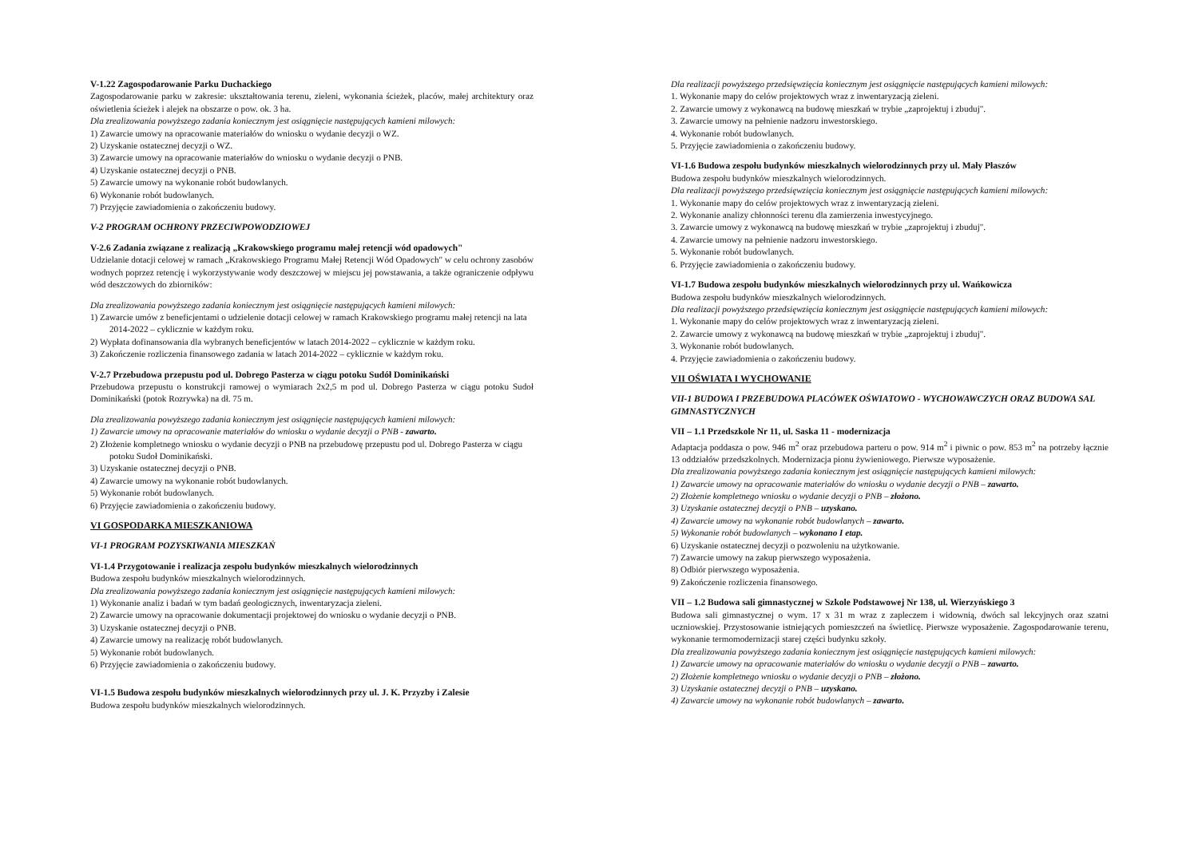V-1.22 Zagospodarowanie Parku Duchackiego
Zagospodarowanie parku w zakresie: ukształtowania terenu, zieleni, wykonania ścieżek, placów, małej architektury oraz oświetlenia ścieżek i alejek na obszarze o pow. ok. 3 ha.
Dla zrealizowania powyższego zadania koniecznym jest osiągnięcie następujących kamieni milowych:
1) Zawarcie umowy na opracowanie materiałów do wniosku o wydanie decyzji o WZ.
2) Uzyskanie ostatecznej decyzji o WZ.
3) Zawarcie umowy na opracowanie materiałów do wniosku o wydanie decyzji o PNB.
4) Uzyskanie ostatecznej decyzji o PNB.
5) Zawarcie umowy na wykonanie robót budowlanych.
6) Wykonanie robót budowlanych.
7) Przyjęcie zawiadomienia o zakończeniu budowy.
V-2 PROGRAM OCHRONY PRZECIWPOWODZIOWEJ
V-2.6 Zadania związane z realizacją „Krakowskiego programu małej retencji wód opadowych"
Udzielanie dotacji celowej w ramach „Krakowskiego Programu Małej Retencji Wód Opadowych" w celu ochrony zasobów wodnych poprzez retencję i wykorzystywanie wody deszczowej w miejscu jej powstawania, a także ograniczenie odpływu wód deszczowych do zbiorników:
Dla zrealizowania powyższego zadania koniecznym jest osiągnięcie następujących kamieni milowych:
1) Zawarcie umów z beneficjentami o udzielenie dotacji celowej w ramach Krakowskiego programu małej retencji na lata 2014-2022 – cyklicznie w każdym roku.
2) Wypłata dofinansowania dla wybranych beneficjentów w latach 2014-2022 – cyklicznie w każdym roku.
3) Zakończenie rozliczenia finansowego zadania w latach 2014-2022 – cyklicznie w każdym roku.
V-2.7 Przebudowa przepustu pod ul. Dobrego Pasterza w ciągu potoku Sudół Dominikański
Przebudowa przepustu o konstrukcji ramowej o wymiarach 2x2,5 m pod ul. Dobrego Pasterza w ciągu potoku Sudoł Dominikański (potok Rozrywka) na dł. 75 m.
Dla zrealizowania powyższego zadania koniecznym jest osiągnięcie następujących kamieni milowych:
1) Zawarcie umowy na opracowanie materiałów do wniosku o wydanie decyzji o PNB - zawarto.
2) Złożenie kompletnego wniosku o wydanie decyzji o PNB na przebudowę przepustu pod ul. Dobrego Pasterza w ciągu potoku Sudoł Dominikański.
3) Uzyskanie ostatecznej decyzji o PNB.
4) Zawarcie umowy na wykonanie robót budowlanych.
5) Wykonanie robót budowlanych.
6) Przyjęcie zawiadomienia o zakończeniu budowy.
VI GOSPODARKA MIESZKANIOWA
VI-1 PROGRAM POZYSKIWANIA MIESZKAŃ
VI-1.4 Przygotowanie i realizacja zespołu budynków mieszkalnych wielorodzinnych
Budowa zespołu budynków mieszkalnych wielorodzinnych.
Dla zrealizowania powyższego zadania koniecznym jest osiągnięcie następujących kamieni milowych:
1) Wykonanie analiz i badań w tym badań geologicznych, inwentaryzacja zieleni.
2) Zawarcie umowy na opracowanie dokumentacji projektowej do wniosku o wydanie decyzji o PNB.
3) Uzyskanie ostatecznej decyzji o PNB.
4) Zawarcie umowy na realizację robót budowlanych.
5) Wykonanie robót budowlanych.
6) Przyjęcie zawiadomienia o zakończeniu budowy.
VI-1.5 Budowa zespołu budynków mieszkalnych wielorodzinnych przy ul. J. K. Przyzby i Zalesie
Budowa zespołu budynków mieszkalnych wielorodzinnych.
Dla realizacji powyższego przedsięwzięcia koniecznym jest osiągnięcie następujących kamieni milowych:
1. Wykonanie mapy do celów projektowych wraz z inwentaryzacją zieleni.
2. Zawarcie umowy z wykonawcą na budowę mieszkań w trybie „zaprojektuj i zbuduj".
3. Zawarcie umowy na pełnienie nadzoru inwestorskiego.
4. Wykonanie robót budowlanych.
5. Przyjęcie zawiadomienia o zakończeniu budowy.
VI-1.6 Budowa zespołu budynków mieszkalnych wielorodzinnych przy ul. Mały Płaszów
Budowa zespołu budynków mieszkalnych wielorodzinnych.
Dla realizacji powyższego przedsięwzięcia koniecznym jest osiągnięcie następujących kamieni milowych:
1. Wykonanie mapy do celów projektowych wraz z inwentaryzacją zieleni.
2. Wykonanie analizy chłonności terenu dla zamierzenia inwestycyjnego.
3. Zawarcie umowy z wykonawcą na budowę mieszkań w trybie „zaprojektuj i zbuduj".
4. Zawarcie umowy na pełnienie nadzoru inwestorskiego.
5. Wykonanie robót budowlanych.
6. Przyjęcie zawiadomienia o zakończeniu budowy.
VI-1.7 Budowa zespołu budynków mieszkalnych wielorodzinnych przy ul. Wańkowicza
Budowa zespołu budynków mieszkalnych wielorodzinnych.
Dla realizacji powyższego przedsięwzięcia koniecznym jest osiągnięcie następujących kamieni milowych:
1. Wykonanie mapy do celów projektowych wraz z inwentaryzacją zieleni.
2. Zawarcie umowy z wykonawcą na budowę mieszkań w trybie „zaprojektuj i zbuduj".
3. Wykonanie robót budowlanych.
4. Przyjęcie zawiadomienia o zakończeniu budowy.
VII OŚWIATA I WYCHOWANIE
VII-1 BUDOWA I PRZEBUDOWA PLACÓWEK OŚWIATOWO - WYCHOWAWCZYCH ORAZ BUDOWA SAL GIMNASTYCZNYCH
VII – 1.1 Przedszkole Nr 11, ul. Saska 11 - modernizacja
Adaptacja poddasza o pow. 946 m<sup>2</sup> oraz przebudowa parteru o pow. 914 m<sup>2</sup> i piwnic o pow. 853 m<sup>2</sup> na potrzeby łącznie 13 oddziałów przedszkolnych. Modernizacja pionu żywieniowego. Pierwsze wyposażenie.
Dla zrealizowania powyższego zadania koniecznym jest osiągnięcie następujących kamieni milowych:
1) Zawarcie umowy na opracowanie materiałów do wniosku o wydanie decyzji o PNB – zawarto.
2) Złożenie kompletnego wniosku o wydanie decyzji o PNB – złożono.
3) Uzyskanie ostatecznej decyzji o PNB – uzyskano.
4) Zawarcie umowy na wykonanie robót budowlanych – zawarto.
5) Wykonanie robót budowlanych – wykonano I etap.
6) Uzyskanie ostatecznej decyzji o pozwoleniu na użytkowanie.
7) Zawarcie umowy na zakup pierwszego wyposażenia.
8) Odbiór pierwszego wyposażenia.
9) Zakończenie rozliczenia finansowego.
VII – 1.2 Budowa sali gimnastycznej w Szkole Podstawowej Nr 138, ul. Wierzyńskiego 3
Budowa sali gimnastycznej o wym. 17 x 31 m wraz z zapleczem i widownią, dwóch sal lekcyjnych oraz szatni uczniowskiej. Przystosowanie istniejących pomieszczeń na świetlicę. Pierwsze wyposażenie. Zagospodarowanie terenu, wykonanie termomodernizacji starej części budynku szkoły.
Dla zrealizowania powyższego zadania koniecznym jest osiągnięcie następujących kamieni milowych:
1) Zawarcie umowy na opracowanie materiałów do wniosku o wydanie decyzji o PNB – zawarto.
2) Złożenie kompletnego wniosku o wydanie decyzji o PNB – złożono.
3) Uzyskanie ostatecznej decyzji o PNB – uzyskano.
4) Zawarcie umowy na wykonanie robót budowlanych – zawarto.